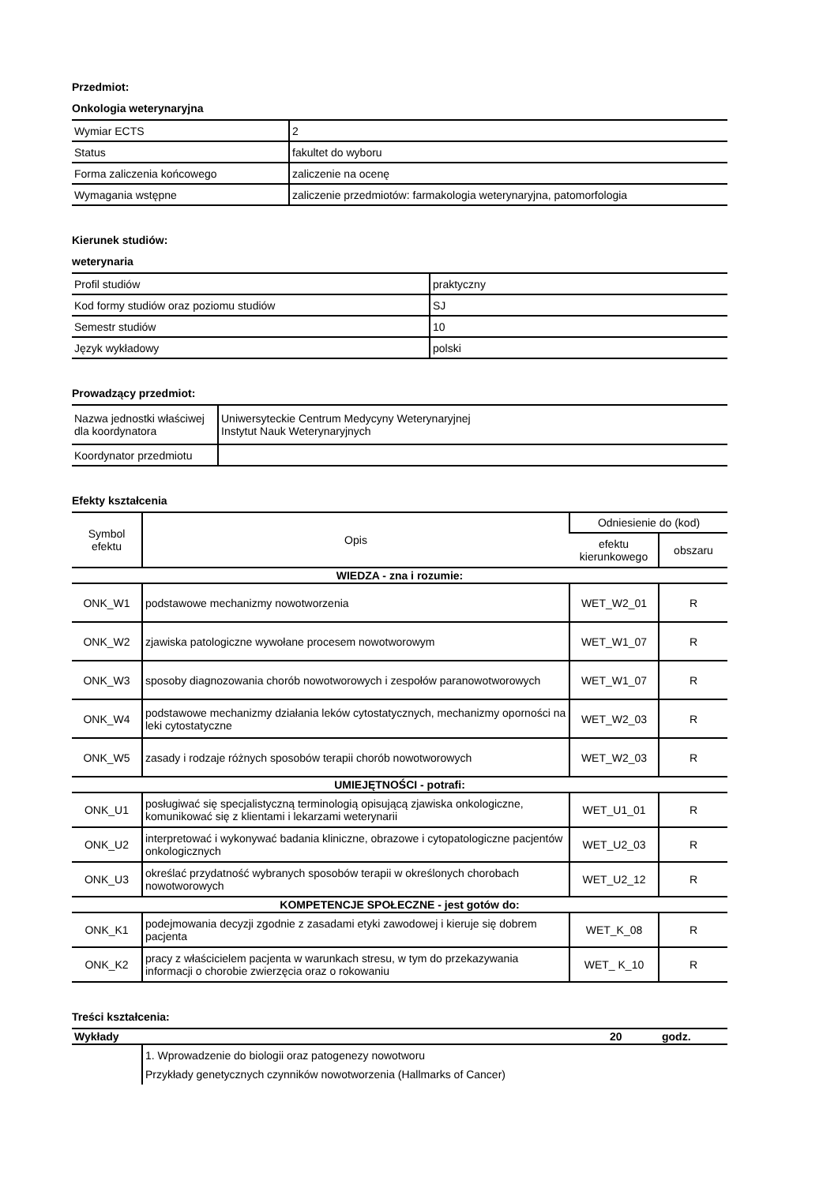Przedmiot:
Onkologia weterynaryjna
| Wymiar ECTS | 2 |
| Status | fakultet do wyboru |
| Forma zaliczenia końcowego | zaliczenie na ocenę |
| Wymagania wstępne | zaliczenie przedmiotów: farmakologia weterynaryjna, patomorfologia |
Kierunek studiów:
weterynaria
| Profil studiów | praktyczny |
| Kod formy studiów oraz poziomu studiów | SJ |
| Semestr studiów | 10 |
| Język wykładowy | polski |
Prowadzący przedmiot:
| Nazwa jednostki właściwej dla koordynatora | Uniwersyteckie Centrum Medycyny Weterynaryjnej Instytut Nauk Weterynaryjnych |
| Koordynator przedmiotu | |
Efekty kształcenia
| Symbol efektu | Opis | Odniesienie do (kod) | |
| --- | --- | --- | --- |
| | | efektu kierunkowego | obszaru |
| WIEDZA - zna i rozumie: | | | |
| ONK_W1 | podstawowe mechanizmy nowotworzenia | WET_W2_01 | R |
| ONK_W2 | zjawiska patologiczne wywołane procesem nowotworowym | WET_W1_07 | R |
| ONK_W3 | sposoby diagnozowania chorób nowotworowych i zespołów paranowotworowych | WET_W1_07 | R |
| ONK_W4 | podstawowe mechanizmy działania leków cytostatycznych, mechanizmy oporności na leki cytostatyczne | WET_W2_03 | R |
| ONK_W5 | zasady i rodzaje różnych sposobów terapii chorób nowotworowych | WET_W2_03 | R |
| UMIEJĘTNOŚCI - potrafi: | | | |
| ONK_U1 | posługiwać się specjalistyczną terminologią opisującą zjawiska onkologiczne, komunikować się z klientami i lekarzami weterynarii | WET_U1_01 | R |
| ONK_U2 | interpretować i wykonywać badania kliniczne, obrazowe i cytopatologiczne pacjentów onkologicznych | WET_U2_03 | R |
| ONK_U3 | określać przydatność wybranych sposobów terapii w określonych chorobach nowotworowych | WET_U2_12 | R |
| KOMPETENCJE SPOŁECZNE - jest gotów do: | | | |
| ONK_K1 | podejmowania decyzji zgodnie z zasadami etyki zawodowej i kieruje się dobrem pacjenta | WET_K_08 | R |
| ONK_K2 | pracy z właścicielem pacjenta w warunkach stresu, w tym do przekazywania informacji o chorobie zwierzęcia oraz o rokowaniu | WET_ K_10 | R |
Treści kształcenia:
| Wykłady | 20 | godz. |
| | 1. Wprowadzenie do biologii oraz patogenezy nowotworu Przykłady genetycznych czynników nowotworzenia (Hallmarks of Cancer) |